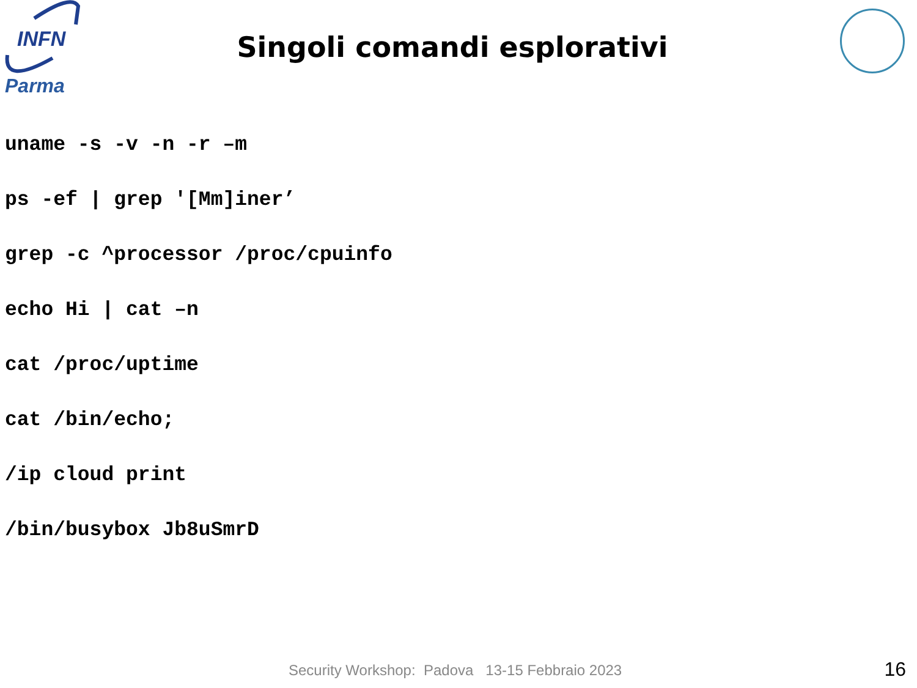INFN
Parma
Singoli comandi esplorativi
uname -s -v -n -r –m
ps -ef | grep '[Mm]iner’
grep -c ^processor /proc/cpuinfo
echo Hi | cat –n
cat /proc/uptime
cat /bin/echo;
/ip cloud print
/bin/busybox Jb8uSmrD
Security Workshop: Padova 13-15 Febbraio 2023
16